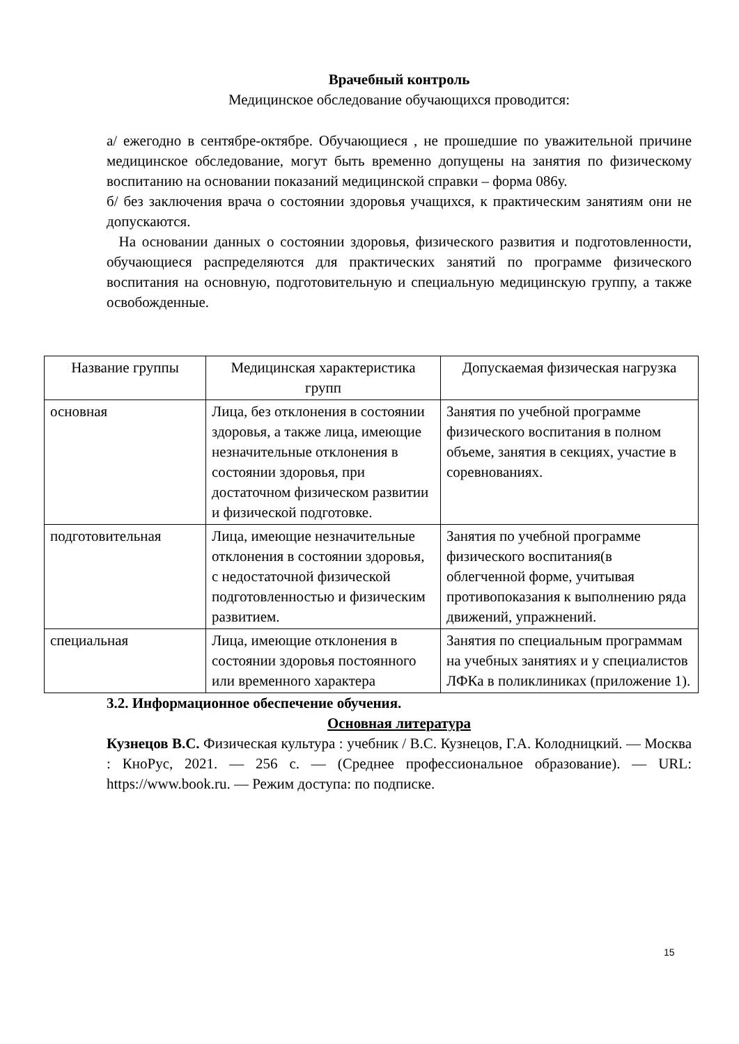Врачебный контроль
Медицинское обследование обучающихся проводится:
а/ ежегодно в сентябре-октябре. Обучающиеся , не прошедшие по уважительной причине медицинское обследование, могут быть временно допущены на занятия по физическому воспитанию на основании показаний медицинской справки – форма 086у.
б/ без заключения врача о состоянии здоровья учащихся, к практическим занятиям они не допускаются.
На основании данных о состоянии здоровья, физического развития и подготовленности, обучающиеся распределяются для практических занятий по программе физического воспитания на основную, подготовительную и специальную медицинскую группу, а также освобожденные.
| Название группы | Медицинская характеристика групп | Допускаемая физическая нагрузка |
| --- | --- | --- |
| основная | Лица, без отклонения в состоянии здоровья, а также лица, имеющие незначительные отклонения в состоянии здоровья, при достаточном физическом развитии и физической подготовке. | Занятия по учебной программе физического воспитания в полном объеме, занятия в секциях, участие в соревнованиях. |
| подготовительная | Лица, имеющие незначительные отклонения в состоянии здоровья, с недостаточной физической подготовленностью и физическим развитием. | Занятия по учебной программе физического воспитания(в облегченной форме, учитывая противопоказания к выполнению ряда движений, упражнений. |
| специальная | Лица, имеющие отклонения в состоянии здоровья постоянного или временного характера | Занятия по специальным программам на учебных занятиях и у специалистов ЛФКа в поликлиниках (приложение 1). |
3.2. Информационное обеспечение обучения.
Основная литература
Кузнецов В.С. Физическая культура : учебник / В.С. Кузнецов, Г.А. Колодницкий. — Москва : КноРус, 2021. — 256 с. — (Среднее профессиональное образование). — URL: https://www.book.ru. — Режим доступа: по подписке.
15